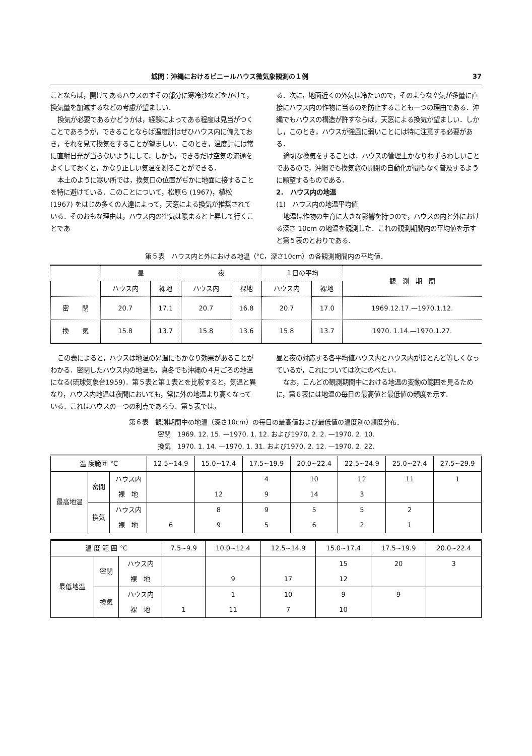城間：沖縄におけるビニールハウス微気象観測の１例 37
ことならば，開けてあるハウスのすその部分に寒冷沙などをかけて，換気量を加減するなどの考慮が望ましい．
換気が必要であるかどうかは，経験によってある程度は見当がつくことであろうが，できることならば温度計はぜひハウス内に備えておき，それを見て換気をすることが望ましい．このとき，温度計には常に直射日光が当らないようにして，しかも，できるだけ空気の流通をよくしておくと，かなり正しい気温を測ることができる．
本土のように寒い所では，換気口の位置がぢかに地面に接することを特に避けている．このことについて，松原ら (1967)，植松 (1967) をはじめ多くの人達によって，天窓による換気が推奨されている．そのおもな理由は，ハウス内の空気は暖まると上昇して行くことであ
る．次に，地面近くの外気は冷たいので，そのような空気が多量に直接にハウス内の作物に当るのを防止することも一つの理由である．沖縄でもハウスの構造が許すならば，天窓による換気が望ましい．しかし，このとき，ハウスが強風に弱いことには特に注意する必要がある．
適切な換気をすることは，ハウスの管理上かなりわずらわしいことであるので，沖縄でも換気窓の開閉の自動化が間もなく普及するように願望するものである．
2.　ハウス内の地温
(1)　ハウス内の地温平均値
地温は作物の生育に大きな影響を持つので，ハウスの内と外における深さ 10cm の地温を観測した．これの観測期間内の平均値を示すと第５表のとおりである．
第５表　ハウス内と外における地温（°C，深さ10cm）の各観測期間内の平均値．
| | 昼 | | 夜 | | １日の平均 | | 観 測 期 間 |
| --- | --- | --- | --- | --- | --- | --- | --- |
| | ハウス内 | 裸地 | ハウス内 | 裸地 | ハウス内 | 裸地 | |
| 密 閉 | 20.7 | 17.1 | 20.7 | 16.8 | 20.7 | 17.0 | 1969.12.17.—1970.1.12. |
| 換 気 | 15.8 | 13.7 | 15.8 | 13.6 | 15.8 | 13.7 | 1970. 1.14.—1970.1.27. |
この表によると，ハウスは地温の昇温にもかなり効果があることがわかる．密閉したハウス内の地温も，真冬でも沖縄の４月ごろの地温になる(琉球気象台1959)．第５表と第１表とを比較すると，気温と異なり，ハウス内地温は夜間においても，常に外の地温より高くなっている．これはハウスの一つの利点であろう．第５表では，
昼と夜の対応する各平均値ハウス内とハウス内がほとんど等しくなっているが，これについては次にのべたい．
なお，こんどの観測期間中における地温の変動の範囲を見るために，第６表には地温の毎日の最高値と最低値の頻度を示す．
第６表　観測期間中の地温（深さ10cm）の毎日の最高値および最低値の温度別の頻度分布．
密閉　1969. 12. 15. —1970. 1. 12. および1970. 2. 2. —1970. 2. 10.
換気　1970. 1. 14. —1970. 1. 31. および1970. 2. 12. —1970. 2. 22.
| 温 度範囲 °C | | | 12.5~14.9 | 15.0~17.4 | 17.5~19.9 | 20.0~22.4 | 22.5~24.9 | 25.0~27.4 | 27.5~29.9 |
| --- | --- | --- | --- | --- | --- | --- | --- | --- | --- |
| 最高地温 | 密閉 | ハウス内 | | | 4 | 10 | 12 | 11 | 1 |
| | | 裸 地 | | 12 | 9 | 14 | 3 | | |
| | 換気 | ハウス内 | | 8 | 9 | 5 | 5 | 2 | |
| | | 裸 地 | 6 | 9 | 5 | 6 | 2 | 1 | |
| 温 度 範 囲 °C | | | 7.5~9.9 | 10.0~12.4 | 12.5~14.9 | 15.0~17.4 | 17.5~19.9 | 20.0~22.4 |
| --- | --- | --- | --- | --- | --- | --- | --- | --- |
| 最低地温 | 密閉 | ハウス内 | | | | 15 | 20 | 3 |
| | | 裸 地 | | 9 | 17 | 12 | | |
| | 換気 | ハウス内 | | 1 | 10 | 9 | 9 | |
| | | 裸 地 | 1 | 11 | 7 | 10 | | |